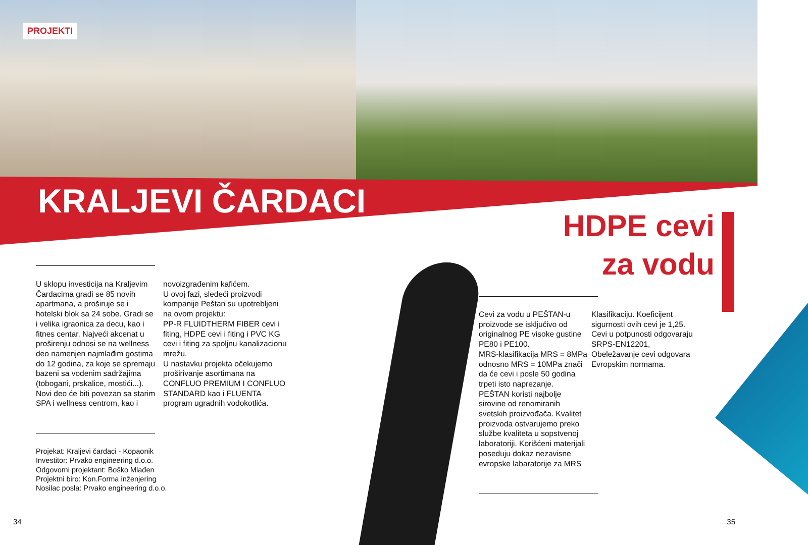PROJEKTI
KRALJEVI ČARDACI
HDPE cevi
za vodu
U sklopu investicija na Kraljevim Čardacima gradi se 85 novih apartmana, a proširuje se i hotelski blok sa 24 sobe. Gradi se i velika igraonica za decu, kao i fitnes centar. Najveći akcenat u proširenju odnosi se na wellness deo namenjen najmlađim gostima do 12 godina, za koje se spremaju bazeni sa vodenim sadržajima (tobogani, prskalice, mostići...). Novi deo će biti povezan sa starim SPA i wellness centrom, kao i
novoizgrađenim kafićem.
U ovoj fazi, sledeći proizvodi kompanije Peštan su upotrebljeni na ovom projektu:
PP-R FLUIDTHERM FIBER cevi i fiting, HDPE cevi i fiting i PVC KG cevi i fiting za spoljnu kanalizacionu mrežu.
U nastavku projekta očekujemo proširivanje asortimana na CONFLUO PREMIUM I CONFLUO STANDARD kao i FLUENTA program ugradnih vodokotlića.
Projekat: Kraljevi čardaci - Kopaonik
Investitor: Prvako engineering d.o.o.
Odgovorni projektant: Boško Mlađen
Projektni biro: Kon.Forma inženjering
Nosilac posla: Prvako engineering d.o.o.
Cevi za vodu u PEŠTAN-u proizvode se isključivo od originalnog PE visoke gustine PE80 i PE100.
MRS-klasifikacija MRS = 8MPa odnosno MRS = 10MPa znači da će cevi i posle 50 godina trpeti isto naprezanje.
PEŠTAN koristi najbolje sirovine od renomiranih svetskih proizvođača. Kvalitet proizvoda ostvarujemo preko službe kvaliteta u sopstvenoj laboratoriji. Korišćeni materijali poseduju dokaz nezavisne evropske labaratorije za MRS
Klasifikaciju. Koeficijent sigurnosti ovih cevi je 1,25. Cevi u potpunosti odgovaraju SRPS-EN12201, Obeležavanje cevi odgovara Evropskim normama.
34 35